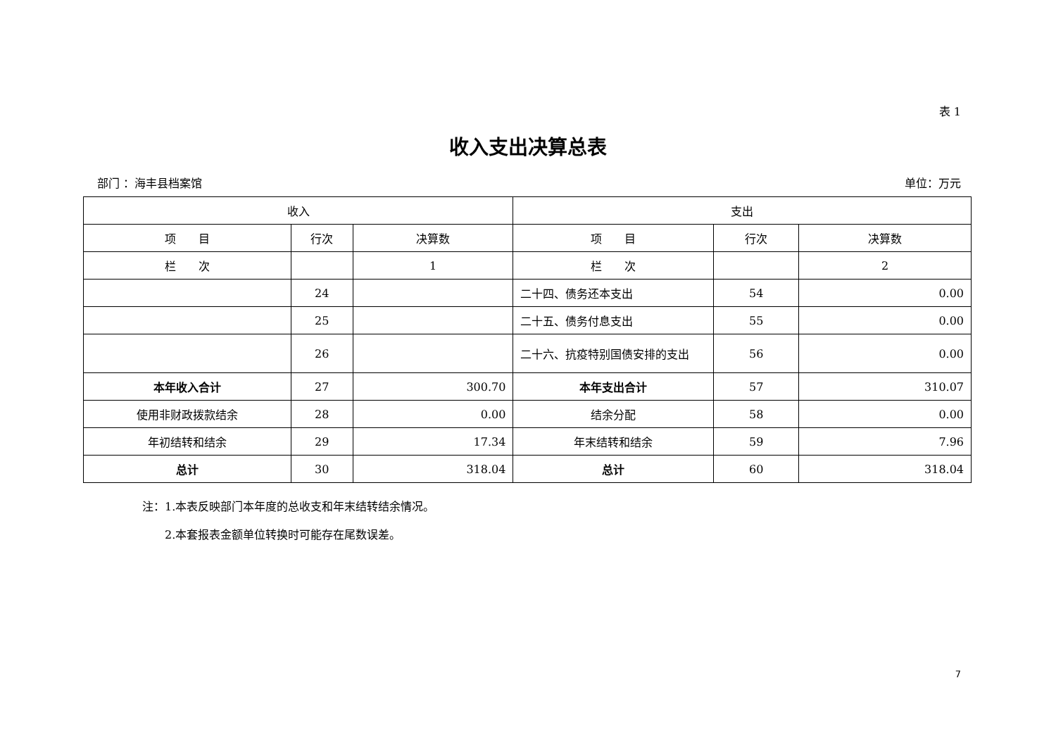表 1
收入支出决算总表
部门 ：海丰县档案馆 单位：万元
| 收入 | | | 支出 | | |
| 项 目 | 行次 | 决算数 | 项 目 | 行次 | 决算数 |
| 栏 次 | | 1 | 栏 次 | | 2 |
| | 24 | | 二十四、债务还本支出 | 54 | 0.00 |
| | 25 | | 二十五、债务付息支出 | 55 | 0.00 |
| | 26 | | 二十六、抗疫特别国债安排的支出 | 56 | 0.00 |
| 本年收入合计 | 27 | 300.70 | 本年支出合计 | 57 | 310.07 |
| 使用非财政拨款结余 | 28 | 0.00 | 结余分配 | 58 | 0.00 |
| 年初结转和结余 | 29 | 17.34 | 年末结转和结余 | 59 | 7.96 |
| 总计 | 30 | 318.04 | 总计 | 60 | 318.04 |
注：1.本表反映部门本年度的总收支和年末结转结余情况。
　　2.本套报表金额单位转换时可能存在尾数误差。
7